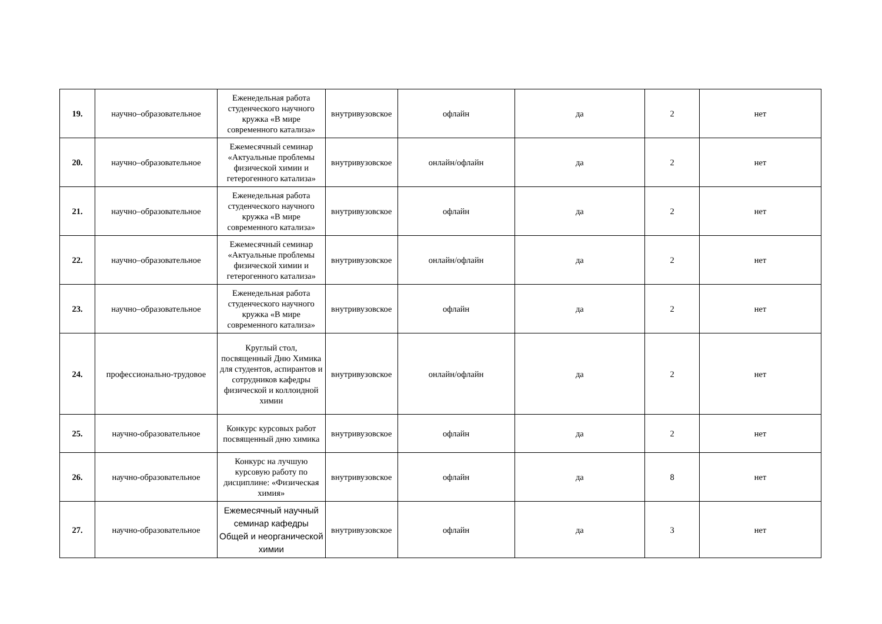| 19. | научно–образовательное | Еженедельная работа студенческого научного кружка «В мире современного катализа» | внутривузовское | офлайн | да | 2 | нет |
| 20. | научно–образовательное | Ежемесячный семинар «Актуальные проблемы физической химии и гетерогенного катализа» | внутривузовское | онлайн/офлайн | да | 2 | нет |
| 21. | научно–образовательное | Еженедельная работа студенческого научного кружка «В мире современного катализа» | внутривузовское | офлайн | да | 2 | нет |
| 22. | научно–образовательное | Ежемесячный семинар «Актуальные проблемы физической химии и гетерогенного катализа» | внутривузовское | онлайн/офлайн | да | 2 | нет |
| 23. | научно–образовательное | Еженедельная работа студенческого научного кружка «В мире современного катализа» | внутривузовское | офлайн | да | 2 | нет |
| 24. | профессионально-трудовое | Круглый стол, посвященный Дню Химика для студентов, аспирантов и сотрудников кафедры физической и коллоидной химии | внутривузовское | онлайн/офлайн | да | 2 | нет |
| 25. | научно-образовательное | Конкурс курсовых работ посвященный дню химика | внутривузовское | офлайн | да | 2 | нет |
| 26. | научно-образовательное | Конкурс на лучшую курсовую работу по дисциплине: «Физическая химия» | внутривузовское | офлайн | да | 8 | нет |
| 27. | научно-образовательное | Ежемесячный научный семинар кафедры Общей и неорганической химии | внутривузовское | офлайн | да | 3 | нет |